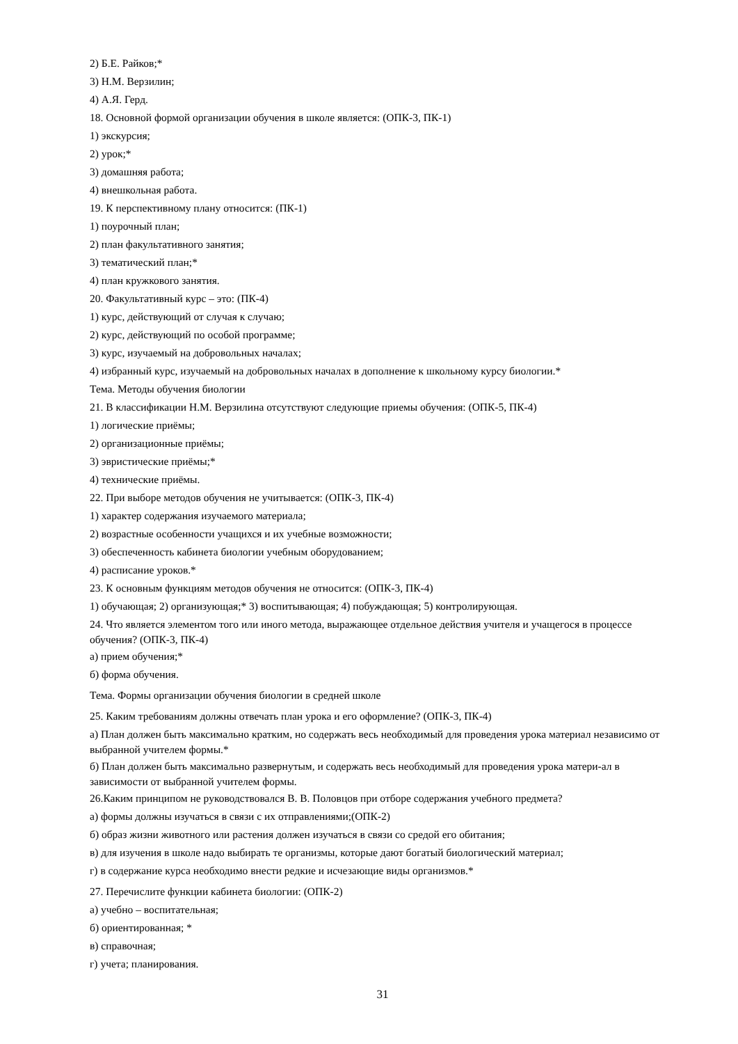2) Б.Е. Райков;*
3) Н.М. Верзилин;
4) А.Я. Герд.
18. Основной формой организации обучения в школе является: (ОПК-3, ПК-1)
1) экскурсия;
2) урок;*
3) домашняя работа;
4) внешкольная работа.
19. К перспективному плану относится: (ПК-1)
1) поурочный план;
2) план факультативного занятия;
3) тематический план;*
4) план кружкового занятия.
20. Факультативный курс – это: (ПК-4)
1) курс, действующий от случая к случаю;
2) курс, действующий по особой программе;
3) курс, изучаемый на добровольных началах;
4) избранный курс, изучаемый на добровольных началах в дополнение к школьному курсу биологии.*
Тема. Методы обучения биологии
21. В классификации Н.М. Верзилина отсутствуют следующие приемы обучения: (ОПК-5, ПК-4)
1) логические приёмы;
2) организационные приёмы;
3) эвристические приёмы;*
4) технические приёмы.
22. При выборе методов обучения не учитывается: (ОПК-3, ПК-4)
1) характер содержания изучаемого материала;
2) возрастные особенности учащихся и их учебные возможности;
3) обеспеченность кабинета биологии учебным оборудованием;
4) расписание уроков.*
23. К основным функциям методов обучения не относится: (ОПК-3, ПК-4)
1) обучающая; 2) организующая;* 3) воспитывающая; 4) побуждающая; 5) контролирующая.
24. Что является элементом того или иного метода, выражающее отдельное действия учителя и учащегося в процессе обучения? (ОПК-3, ПК-4)
а) прием обучения;*
б) форма обучения.
Тема. Формы организации обучения биологии в средней школе
25. Каким требованиям должны отвечать план урока и его оформление? (ОПК-3, ПК-4)
а) План должен быть максимально кратким, но содержать весь необходимый для проведения урока материал независимо от выбранной учителем формы.*
б) План должен быть максимально развернутым, и содержать весь необходимый для проведения урока матери-ал в зависимости от выбранной учителем формы.
26.Каким принципом не руководствовался В. В. Половцов при отборе содержания учебного предмета?
а) формы должны изучаться в связи с их отправлениями;(ОПК-2)
б) образ жизни животного или растения должен изучаться в связи со средой его обитания;
в) для изучения в школе надо выбирать те организмы, которые дают богатый биологический материал;
г) в содержание курса необходимо внести редкие и исчезающие виды организмов.*
27. Перечислите функции кабинета биологии: (ОПК-2)
а) учебно – воспитательная;
б) ориентированная; *
в) справочная;
г) учета; планирования.
31